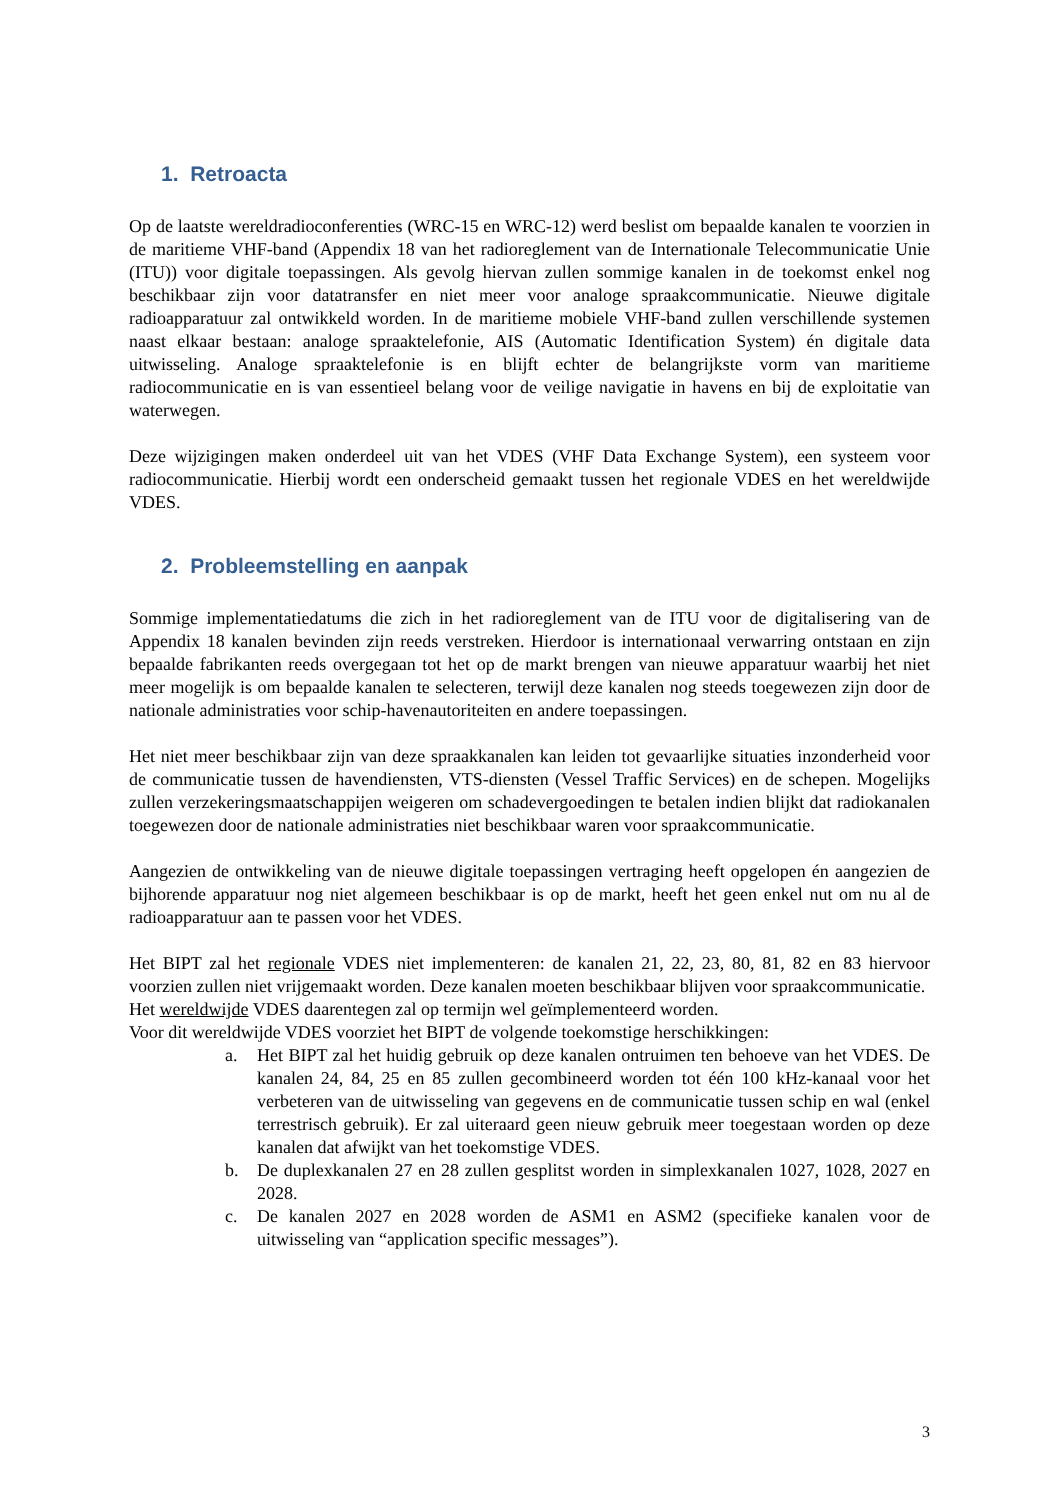1. Retroacta
Op de laatste wereldradioconferenties (WRC-15 en WRC-12) werd beslist om bepaalde kanalen te voorzien in de maritieme VHF-band (Appendix 18 van het radioreglement van de Internationale Telecommunicatie Unie (ITU)) voor digitale toepassingen. Als gevolg hiervan zullen sommige kanalen in de toekomst enkel nog beschikbaar zijn voor datatransfer en niet meer voor analoge spraakcommunicatie. Nieuwe digitale radioapparatuur zal ontwikkeld worden. In de maritieme mobiele VHF-band zullen verschillende systemen naast elkaar bestaan: analoge spraaktelefonie, AIS (Automatic Identification System) én digitale data uitwisseling. Analoge spraaktelefonie is en blijft echter de belangrijkste vorm van maritieme radiocommunicatie en is van essentieel belang voor de veilige navigatie in havens en bij de exploitatie van waterwegen.
Deze wijzigingen maken onderdeel uit van het VDES (VHF Data Exchange System), een systeem voor radiocommunicatie. Hierbij wordt een onderscheid gemaakt tussen het regionale VDES en het wereldwijde VDES.
2. Probleemstelling en aanpak
Sommige implementatiedatums die zich in het radioreglement van de ITU voor de digitalisering van de Appendix 18 kanalen bevinden zijn reeds verstreken. Hierdoor is internationaal verwarring ontstaan en zijn bepaalde fabrikanten reeds overgegaan tot het op de markt brengen van nieuwe apparatuur waarbij het niet meer mogelijk is om bepaalde kanalen te selecteren, terwijl deze kanalen nog steeds toegewezen zijn door de nationale administraties voor schip-havenautoriteiten en andere toepassingen.
Het niet meer beschikbaar zijn van deze spraakkanalen kan leiden tot gevaarlijke situaties inzonderheid voor de communicatie tussen de havendiensten, VTS-diensten (Vessel Traffic Services) en de schepen. Mogelijks zullen verzekeringsmaatschappijen weigeren om schadevergoedingen te betalen indien blijkt dat radiokanalen toegewezen door de nationale administraties niet beschikbaar waren voor spraakcommunicatie.
Aangezien de ontwikkeling van de nieuwe digitale toepassingen vertraging heeft opgelopen én aangezien de bijhorende apparatuur nog niet algemeen beschikbaar is op de markt, heeft het geen enkel nut om nu al de radioapparatuur aan te passen voor het VDES.
Het BIPT zal het regionale VDES niet implementeren: de kanalen 21, 22, 23, 80, 81, 82 en 83 hiervoor voorzien zullen niet vrijgemaakt worden. Deze kanalen moeten beschikbaar blijven voor spraakcommunicatie.
Het wereldwijde VDES daarentegen zal op termijn wel geïmplementeerd worden.
Voor dit wereldwijde VDES voorziet het BIPT de volgende toekomstige herschikkingen:
a. Het BIPT zal het huidig gebruik op deze kanalen ontruimen ten behoeve van het VDES. De kanalen 24, 84, 25 en 85 zullen gecombineerd worden tot één 100 kHz-kanaal voor het verbeteren van de uitwisseling van gegevens en de communicatie tussen schip en wal (enkel terrestrisch gebruik). Er zal uiteraard geen nieuw gebruik meer toegestaan worden op deze kanalen dat afwijkt van het toekomstige VDES.
b. De duplexkanalen 27 en 28 zullen gesplitst worden in simplexkanalen 1027, 1028, 2027 en 2028.
c. De kanalen 2027 en 2028 worden de ASM1 en ASM2 (specifieke kanalen voor de uitwisseling van “application specific messages”).
3